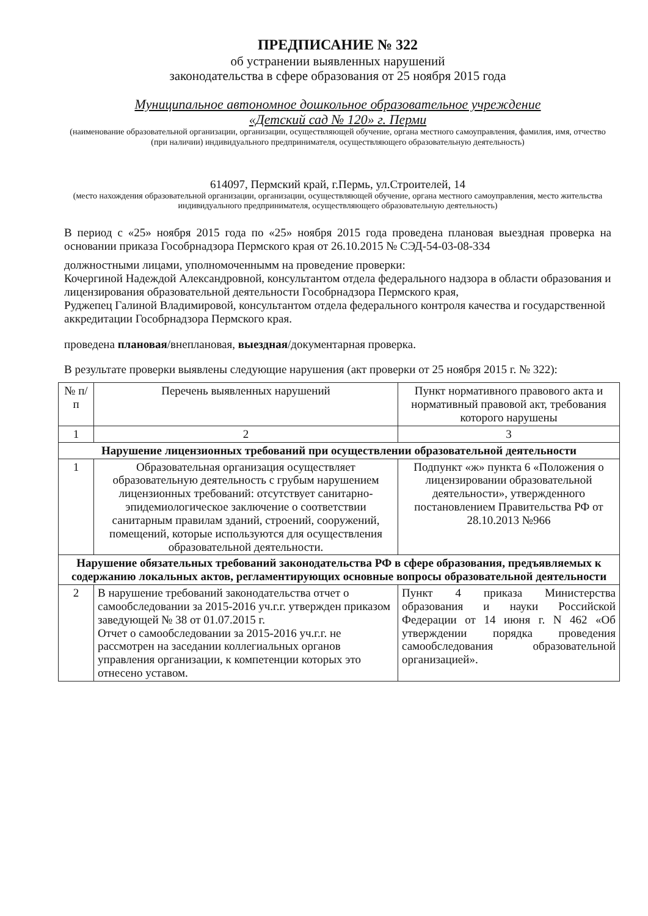ПРЕДПИСАНИЕ № 322
об устранении выявленных нарушений
законодательства в сфере образования от 25 ноября 2015 года
Муниципальное автономное дошкольное образовательное учреждение
«Детский сад № 120» г. Перми
(наименование образовательной организации, организации, осуществляющей обучение, органа местного самоуправления, фамилия, имя, отчество (при наличии) индивидуального предпринимателя, осуществляющего образовательную деятельность)
614097, Пермский край, г.Пермь, ул.Строителей, 14
(место нахождения образовательной организации, организации, осуществляющей обучение, органа местного самоуправления, место жительства индивидуального предпринимателя, осуществляющего образовательную деятельность)
В период с «25» ноября 2015 года по «25» ноября 2015 года проведена плановая выездная проверка на основании приказа Гособрнадзора Пермского края от 26.10.2015 № СЭД-54-03-08-334
должностными лицами, уполномоченнымм на проведение проверки:
Кочергиной Надеждой Александровной, консультантом отдела федерального надзора в области образования и лицензирования образовательной деятельности Гособрнадзора Пермского края,
Руджепец Галиной Владимировой, консультантом отдела федерального контроля качества и государственной аккредитации Гособрнадзора Пермского края.
проведена плановая/внеплановая, выездная/документарная проверка.
В результате проверки выявлены следующие нарушения (акт проверки от 25 ноября 2015 г. № 322):
| № п/п | Перечень выявленных нарушений | Пункт нормативного правового акта и нормативный правовой акт, требования которого нарушены |
| --- | --- | --- |
| 1 | 2 | 3 |
| Нарушение лицензионных требований при осуществлении образовательной деятельности | | |
| 1 | Образовательная организация осуществляет образовательную деятельность с грубым нарушением лицензионных требований: отсутствует санитарно-эпидемиологическое заключение о соответствии санитарным правилам зданий, строений, сооружений, помещений, которые используются для осуществления образовательной деятельности. | Подпункт «ж» пункта 6 «Положения о лицензировании образовательной деятельности», утвержденного постановлением Правительства РФ от 28.10.2013 №966 |
| Нарушение обязательных требований законодательства РФ в сфере образования, предъявляемых к содержанию локальных актов, регламентирующих основные вопросы образовательной деятельности | | |
| 2 | В нарушение требований законодательства отчет о самообследовании за 2015-2016 уч.г.г. утвержден приказом заведующей № 38 от 01.07.2015 г. Отчет о самообследовании за 2015-2016 уч.г.г. не рассмотрен на заседании коллегиальных органов управления организации, к компетенции которых это отнесено уставом. | Пункт 4 приказа Министерства образования и науки Российской Федерации от 14 июня г. N 462 «Об утверждении порядка проведения самообследования образовательной организацией». |